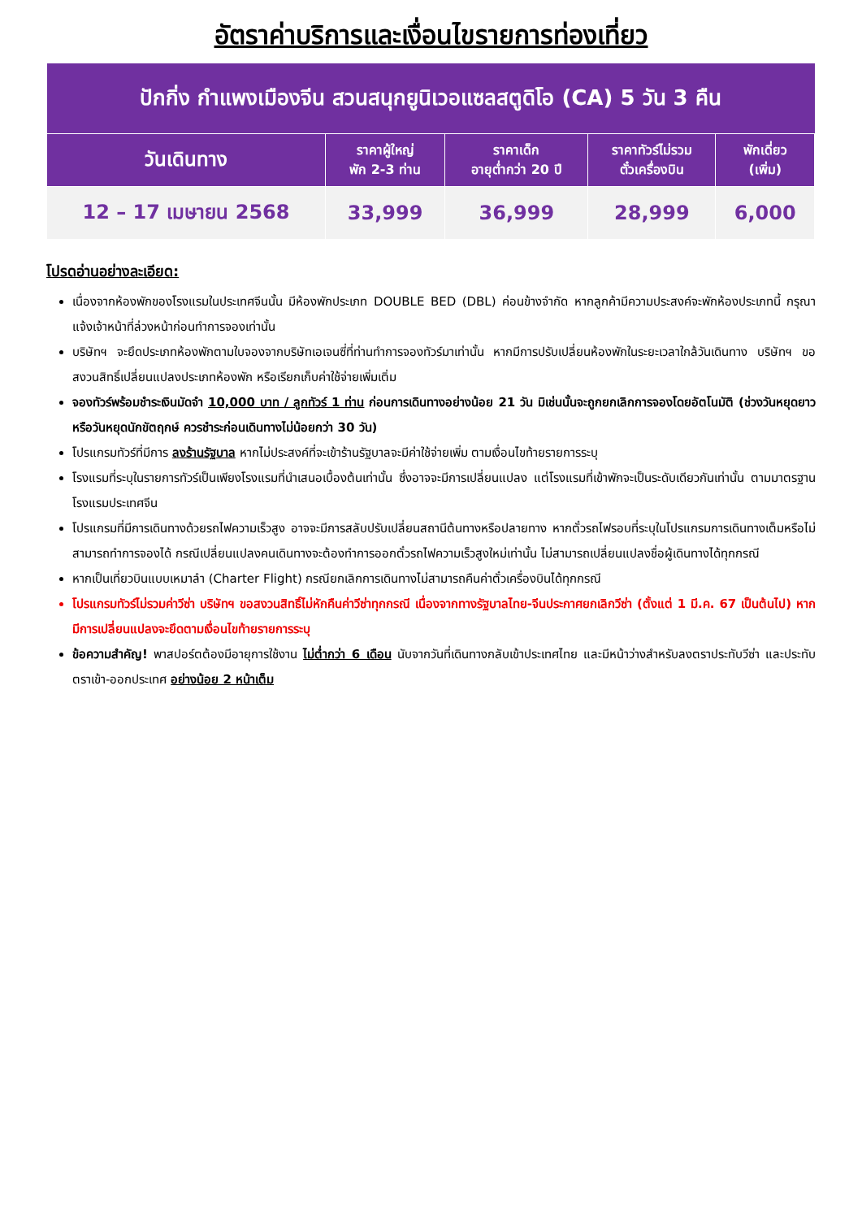อัตราค่าบริการและเงื่อนไขรายการท่องเที่ยว
| ปักกิ่ง กำแพงเมืองจีน สวนสนุกยูนิเวอแซลสตูดิโอ (CA) 5 วัน 3 คืน | | | | |
| วันเดินทาง | ราคาผู้ใหญ่ พัก 2-3 ท่าน | ราคาเด็ก อายุต่ำกว่า 20 ปี | ราคาทัวร์ไม่รวม ตั๋วเครื่องบิน | พักเดี่ยว (เพิ่ม) |
| 12 – 17 เมษายน 2568 | 33,999 | 36,999 | 28,999 | 6,000 |
โปรดอ่านอย่างละเอียด:
เนื่องจากห้องพักของโรงแรมในประเทศจีนนั้น มีห้องพักประเภท DOUBLE BED (DBL) ค่อนข้างจำกัด หากลูกค้ามีความประสงค์จะพักห้องประเภทนี้ กรุณาแจ้งเจ้าหน้าที่ล่วงหน้าก่อนทำการจองเท่านั้น
บริษัทฯ จะยึดประเภทห้องพักตามใบจองจากบริษัทเอเจนซี่ที่ท่านทำการจองทัวร์มาเท่านั้น หากมีการปรับเปลี่ยนห้องพักในระยะเวลาใกล้วันเดินทาง บริษัทฯ ขอสงวนสิทธิ์เปลี่ยนแปลงประเภทห้องพัก หรือเรียกเก็บค่าใช้จ่ายเพิ่มเติ่ม
จองทัวร์พร้อมชำระเงินมัดจำ 10,000 บาท / ลูกทัวร์ 1 ท่าน ก่อนการเดินทางอย่างน้อย 21 วัน มิเช่นนั้นจะถูกยกเลิกการจองโดยอัตโนมัติ (ช่วงวันหยุดยาวหรือวันหยุดนักขัตฤกษ์ ควรชำระก่อนเดินทางไม่น้อยกว่า 30 วัน)
โปรแกรมทัวร์ที่มีการ ลงร้านรัฐบาล หากไม่ประสงค์ที่จะเข้าร้านรัฐบาลจะมีค่าใช้จ่ายเพิ่ม ตามเงื่อนไขท้ายรายการระบุ
โรงแรมที่ระบุในรายการทัวร์เป็นเพียงโรงแรมที่นำเสนอเบื้องต้นเท่านั้น ซึ่งอาจจะมีการเปลี่ยนแปลง แต่โรงแรมที่เข้าพักจะเป็นระดับเดียวกันเท่านั้น ตามมาตรฐานโรงแรมประเทศจีน
โปรแกรมที่มีการเดินทางด้วยรถไฟความเร็วสูง อาจจะมีการสลับปรับเปลี่ยนสถานีต้นทางหรือปลายทาง หากตั๋วรถไฟรอบที่ระบุในโปรแกรมการเดินทางเต็มหรือไม่สามารถทำการจองได้ กรณีเปลี่ยนแปลงคนเดินทางจะต้องทำการออกตั๋วรถไฟความเร็วสูงใหม่เท่านั้น ไม่สามารถเปลี่ยนแปลงชื่อผู้เดินทางได้ทุกกรณี
หากเป็นเที่ยวบินแบบเหมาลำ (Charter Flight) กรณียกเลิกการเดินทางไม่สามารถคืนค่าตั๋วเครื่องบินได้ทุกกรณี
โปรแกรมทัวร์ไม่รวมค่าวีซ่า บริษัทฯ ขอสงวนสิทธิ์ไม่หักคืนค่าวีซ่าทุกกรณี เนื่องจากทางรัฐบาลไทย-จีนประกาศยกเลิกวีซ่า (ตั้งแต่ 1 มี.ค. 67 เป็นต้นไป) หากมีการเปลี่ยนแปลงจะยึดตามเงื่อนไขท้ายรายการระบุ
ข้อความสำคัญ! พาสปอร์ตต้องมีอายุการใช้งาน ไม่ต่ำกว่า 6 เดือน นับจากวันที่เดินทางกลับเข้าประเทศไทย และมีหน้าว่างสำหรับลงตราประทับวีซ่า และประทับตราเข้า-ออกประเทศ อย่างน้อย 2 หน้าเต็ม